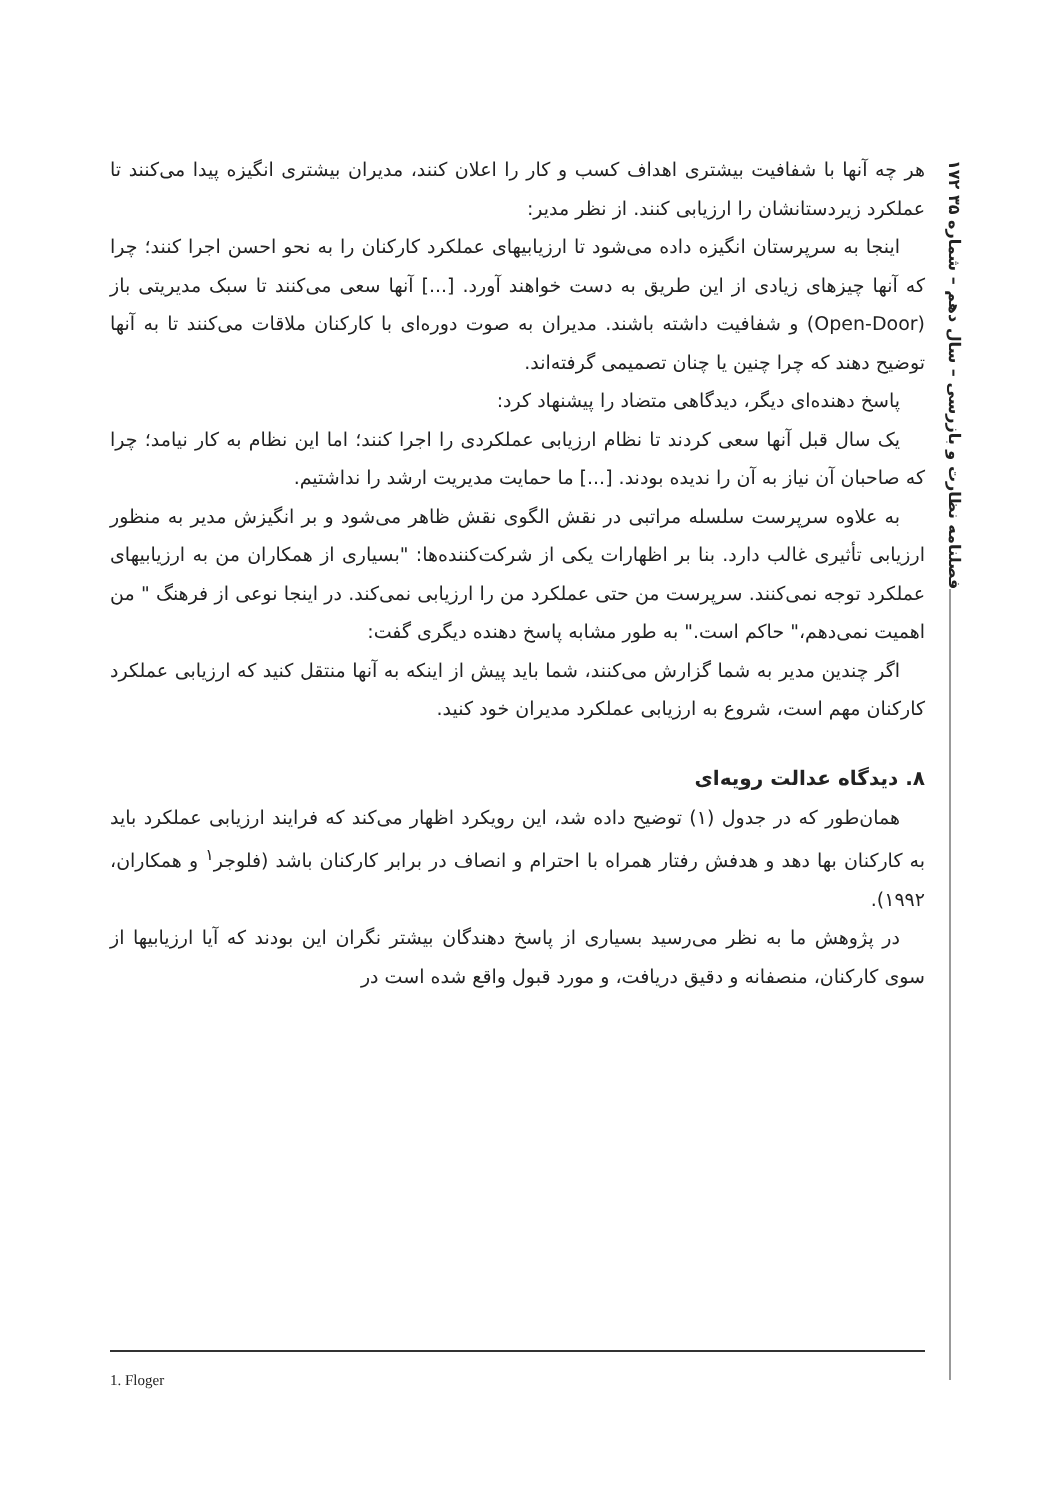۱۷۲ فصلنامه نظارت و بازرسی – سال دهم – شماره ۳۵
هر چه آنها با شفافیت بیشتری اهداف کسب و کار را اعلان کنند، مدیران بیشتری انگیزه پیدا می‌کنند تا عملکرد زیردستانشان را ارزیابی کنند. از نظر مدیر:
اینجا به سرپرستان انگیزه داده می‌شود تا ارزیابیهای عملکرد کارکنان را به نحو احسن اجرا کنند؛ چرا که آنها چیزهای زیادی از این طریق به دست خواهند آورد. [...] آنها سعی می‌کنند تا سبک مدیریتی باز (Open-Door) و شفافیت داشته باشند. مدیران به صوت دوره‌ای با کارکنان ملاقات می‌کنند تا به آنها توضیح دهند که چرا چنین یا چنان تصمیمی گرفته‌اند.
پاسخ دهنده‌ای دیگر، دیدگاهی متضاد را پیشنهاد کرد:
یک سال قبل آنها سعی کردند تا نظام ارزیابی عملکردی را اجرا کنند؛ اما این نظام به کار نیامد؛ چرا که صاحبان آن نیاز به آن را ندیده بودند. [...] ما حمایت مدیریت ارشد را نداشتیم.
به علاوه سرپرست سلسله مراتبی در نقش الگوی نقش ظاهر می‌شود و بر انگیزش مدیر به منظور ارزیابی تأثیری غالب دارد. بنا بر اظهارات یکی از شرکت‌کننده‌ها: "بسیاری از همکاران من به ارزیابیهای عملکرد توجه نمی‌کنند. سرپرست من حتی عملکرد من را ارزیابی نمی‌کند. در اینجا نوعی از فرهنگ " من اهمیت نمی‌دهم،" حاکم است." به طور مشابه پاسخ دهنده دیگری گفت:
اگر چندین مدیر به شما گزارش می‌کنند، شما باید پیش از اینکه به آنها منتقل کنید که ارزیابی عملکرد کارکنان مهم است، شروع به ارزیابی عملکرد مدیران خود کنید.
۸. دیدگاه عدالت رویه‌ای
همان‌طور که در جدول (۱) توضیح داده شد، این رویکرد اظهار می‌کند که فرایند ارزیابی عملکرد باید به کارکنان بها دهد و هدفش رفتار همراه با احترام و انصاف در برابر کارکنان باشد (فلوجر<sup>۱</sup> و همکاران، ۱۹۹۲).
در پژوهش ما به نظر می‌رسید بسیاری از پاسخ دهندگان بیشتر نگران این بودند که آیا ارزیابیها از سوی کارکنان، منصفانه و دقیق دریافت، و مورد قبول واقع شده است در
1. Floger